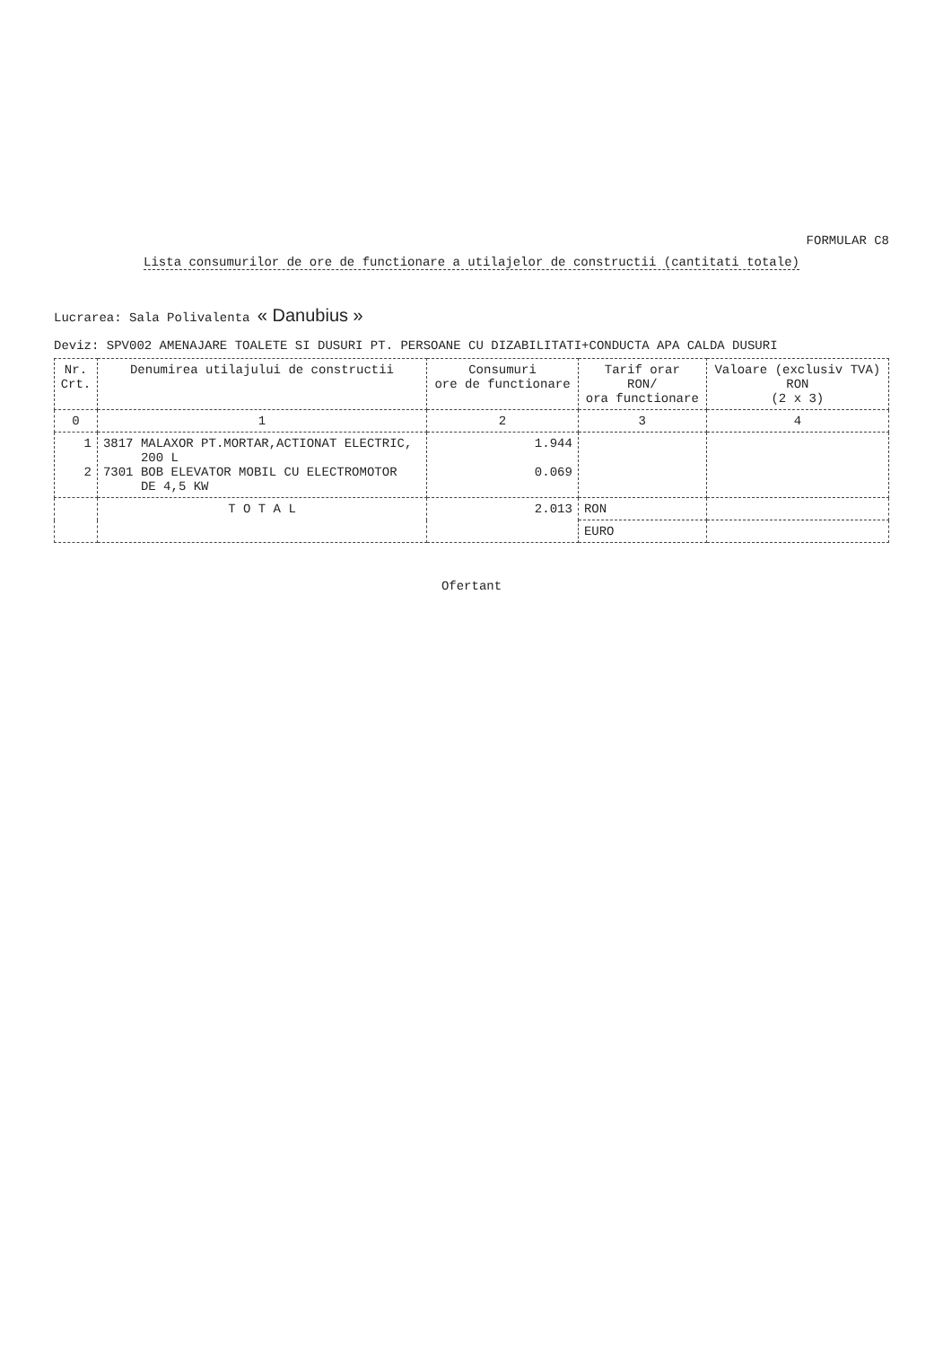FORMULAR C8
Lista consumurilor de ore de functionare a utilajelor de constructii (cantitati totale)
Lucrarea: Sala Polivalenta « Danubius »
Deviz: SPV002 AMENAJARE TOALETE SI DUSURI PT. PERSOANE CU DIZABILITATI+CONDUCTA APA CALDA DUSURI
| Nr. Crt. | Denumirea utilajului de constructii | Consumuri ore de functionare | Tarif orar RON/ ora functionare | Valoare (exclusiv TVA) RON (2 x 3) |
| --- | --- | --- | --- | --- |
| 0 | 1 | 2 | 3 | 4 |
| 1 2 | 3817 MALAXOR PT.MORTAR,ACTIONAT ELECTRIC, 200 L 7301 BOB ELEVATOR MOBIL CU ELECTROMOTOR DE 4,5 KW | 1.944 0.069 | | |
| | T O T A L | 2.013 | RON | |
| | | | EURO | |
Ofertant